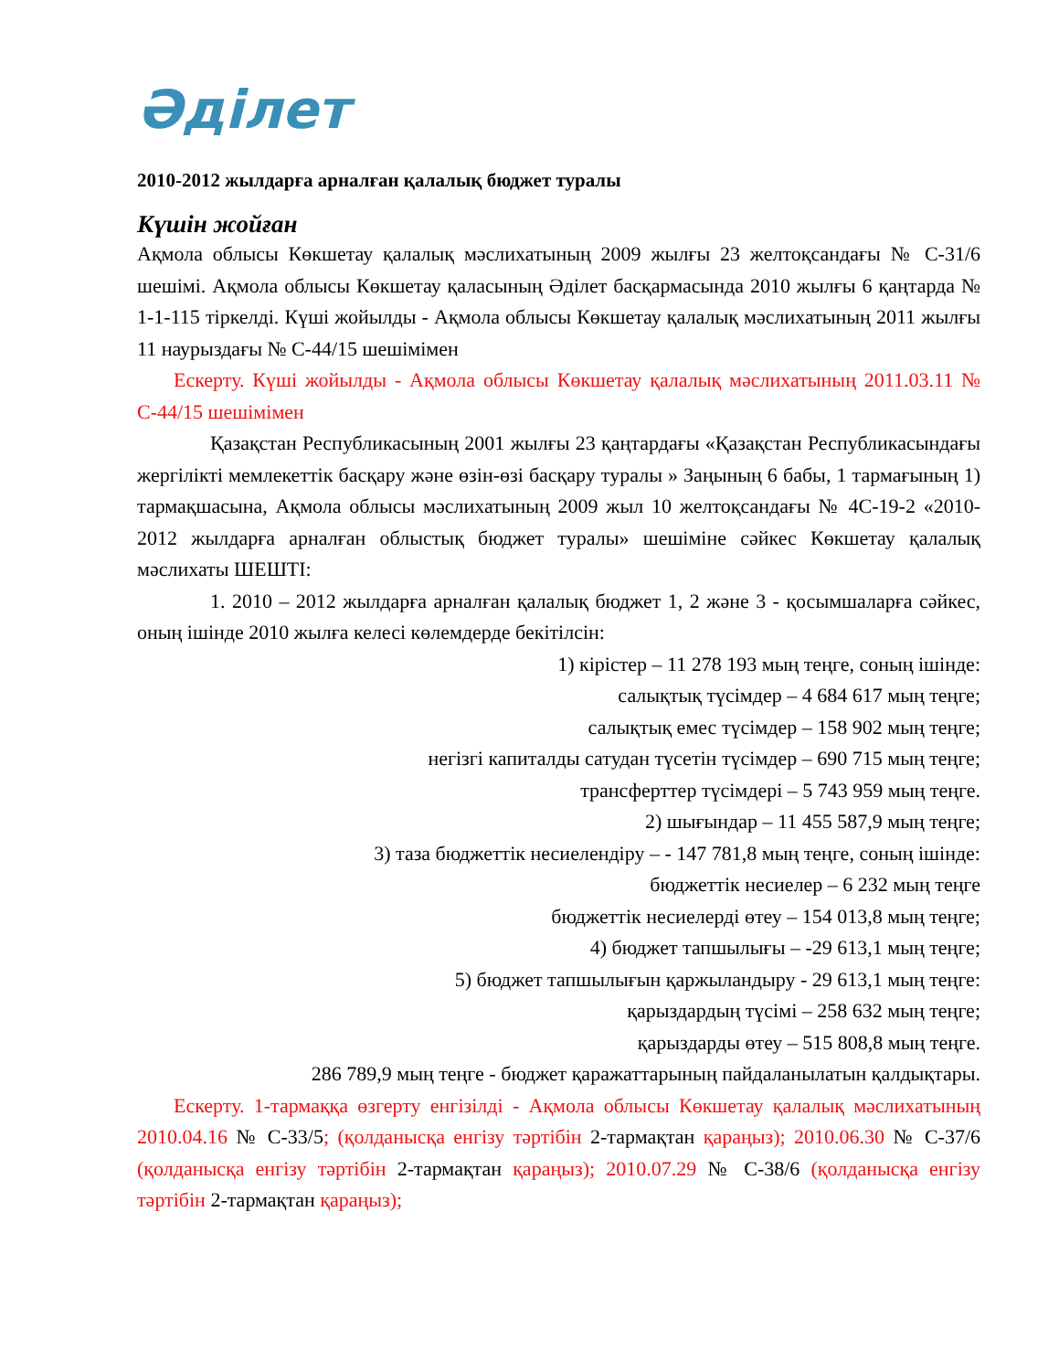Әділет
2010-2012 жылдарға арналған қалалық бюджет туралы
Күшін жойған
Ақмола облысы Көкшетау қалалық мәслихатының 2009 жылғы 23 желтоқсандағы № С-31/6 шешімі. Ақмола облысы Көкшетау қаласының Әділет басқармасында 2010 жылғы 6 қаңтарда № 1-1-115 тіркелді. Күші жойылды - Ақмола облысы Көкшетау қалалық мәслихатының 2011 жылғы 11 наурыздағы № С-44/15 шешімімен
Ескерту. Күші жойылды - Ақмола облысы Көкшетау қалалық мәслихатының 2011.03.11 № С-44/15 шешімімен
Қазақстан Республикасының 2001 жылғы 23 қаңтардағы «Қазақстан Республикасындағы жергілікті мемлекеттік басқару және өзін-өзі басқару туралы » Заңының 6 бабы, 1 тармағының 1) тармақшасына, Ақмола облысы мәслихатының 2009 жыл 10 желтоқсандағы № 4С-19-2 «2010-2012 жылдарға арналған облыстық бюджет туралы» шешіміне сәйкес Көкшетау қалалық мәслихаты ШЕШТІ:
1. 2010 – 2012 жылдарға арналған қалалық бюджет 1, 2 және 3 - қосымшаларға сәйкес, оның ішінде 2010 жылға келесі көлемдерде бекітілсін:
1) кірістер – 11 278 193 мың теңге, соның ішінде:
салықтық түсімдер – 4 684 617 мың теңге;
салықтық емес түсімдер – 158 902 мың теңге;
негізгі капиталды сатудан түсетін түсімдер – 690 715 мың теңге;
трансферттер түсімдері – 5 743 959 мың теңге.
2) шығындар – 11 455 587,9 мың теңге;
3) таза бюджеттік несиелендіру – - 147 781,8 мың теңге, соның ішінде:
бюджеттік несиелер – 6 232 мың теңге
бюджеттік несиелерді өтеу – 154 013,8 мың теңге;
4) бюджет тапшылығы – -29 613,1 мың теңге;
5) бюджет тапшылығын қаржыландыру - 29 613,1 мың теңге:
қарыздардың түсімі – 258 632 мың теңге;
қарыздарды өтеу – 515 808,8 мың теңге.
286 789,9 мың теңге - бюджет қаражаттарының пайдаланылатын қалдықтары.
Ескерту. 1-тармаққа өзгерту енгізілді - Ақмола облысы Көкшетау қалалық мәслихатының 2010.04.16 № С-33/5; (қолданысқа енгізу тәртібін 2-тармақтан қараңыз); 2010.06.30 № С-37/6 (қолданысқа енгізу тәртібін 2-тармақтан қараңыз); 2010.07.29 № С-38/6 (қолданысқа енгізу тәртібін 2-тармақтан қараңыз);